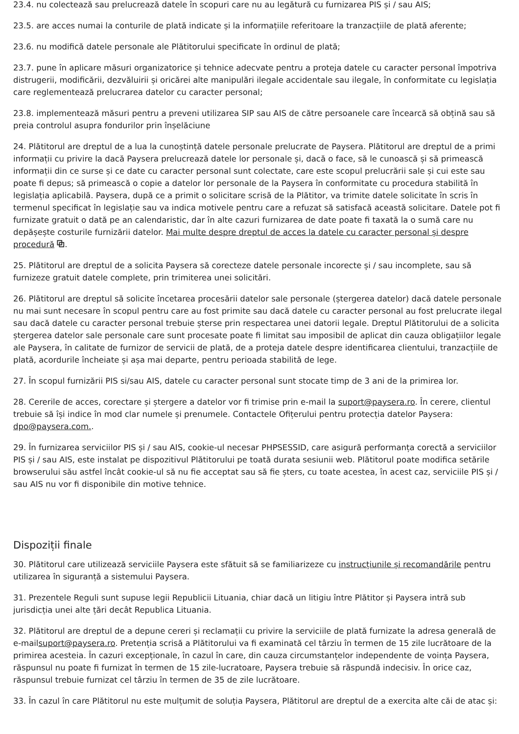23.4. nu colectează sau prelucrează datele în scopuri care nu au legătură cu furnizarea PIS și / sau AIS;
23.5. are acces numai la conturile de plată indicate și la informațiile referitoare la tranzacțiile de plată aferente;
23.6. nu modifică datele personale ale Plătitorului specificate în ordinul de plată;
23.7. pune în aplicare măsuri organizatorice și tehnice adecvate pentru a proteja datele cu caracter personal împotriva distrugerii, modificării, dezvăluirii și oricărei alte manipulări ilegale accidentale sau ilegale, în conformitate cu legislația care reglementează prelucrarea datelor cu caracter personal;
23.8. implementează măsuri pentru a preveni utilizarea SIP sau AIS de către persoanele care încearcă să obțină sau să preia controlul asupra fondurilor prin înșelăciune
24. Plătitorul are dreptul de a lua la cunoștință datele personale prelucrate de Paysera. Plătitorul are dreptul de a primi informații cu privire la dacă Paysera prelucrează datele lor personale și, dacă o face, să le cunoască și să primească informații din ce surse și ce date cu caracter personal sunt colectate, care este scopul prelucrării sale și cui este sau poate fi depus; să primească o copie a datelor lor personale de la Paysera în conformitate cu procedura stabilită în legislația aplicabilă. Paysera, după ce a primit o solicitare scrisă de la Plătitor, va trimite datele solicitate în scris în termenul specificat în legislație sau va indica motivele pentru care a refuzat să satisfacă această solicitare. Datele pot fi furnizate gratuit o dată pe an calendaristic, dar în alte cazuri furnizarea de date poate fi taxată la o sumă care nu depășește costurile furnizării datelor. Mai multe despre dreptul de acces la datele cu caracter personal și despre procedură ⧉.
25. Plătitorul are dreptul de a solicita Paysera să corecteze datele personale incorecte și / sau incomplete, sau să furnizeze gratuit datele complete, prin trimiterea unei solicitări.
26. Plătitorul are dreptul să solicite încetarea procesării datelor sale personale (ștergerea datelor) dacă datele personale nu mai sunt necesare în scopul pentru care au fost primite sau dacă datele cu caracter personal au fost prelucrate ilegal sau dacă datele cu caracter personal trebuie șterse prin respectarea unei datorii legale. Dreptul Plătitorului de a solicita ștergerea datelor sale personale care sunt procesate poate fi limitat sau imposibil de aplicat din cauza obligațiilor legale ale Paysera, în calitate de furnizor de servicii de plată, de a proteja datele despre identificarea clientului, tranzacțiile de plată, acordurile încheiate și așa mai departe, pentru perioada stabilită de lege.
27. În scopul furnizării PIS si/sau AIS, datele cu caracter personal sunt stocate timp de 3 ani de la primirea lor.
28. Cererile de acces, corectare și ștergere a datelor vor fi trimise prin e-mail la suport@paysera.ro. În cerere, clientul trebuie să își indice în mod clar numele și prenumele. Contactele Ofițerului pentru protecția datelor Paysera: dpo@paysera.com..
29. În furnizarea serviciilor PIS și / sau AIS, cookie-ul necesar PHPSESSID, care asigură performanța corectă a serviciilor PIS și / sau AIS, este instalat pe dispozitivul Plătitorului pe toată durata sesiunii web. Plătitorul poate modifica setările browserului său astfel încât cookie-ul să nu fie acceptat sau să fie șters, cu toate acestea, în acest caz, serviciile PIS și / sau AIS nu vor fi disponibile din motive tehnice.
Dispoziții finale
30. Plătitorul care utilizează serviciile Paysera este sfătuit să se familiarizeze cu instrucțiunile și recomandările pentru utilizarea în siguranță a sistemului Paysera.
31. Prezentele Reguli sunt supuse legii Republicii Lituania, chiar dacă un litigiu între Plătitor și Paysera intră sub jurisdicția unei alte țări decât Republica Lituania.
32. Plătitorul are dreptul de a depune cereri și reclamații cu privire la serviciile de plată furnizate la adresa generală de e-mailsuport@paysera.ro. Pretenția scrisă a Plătitorului va fi examinată cel târziu în termen de 15 zile lucrătoare de la primirea acesteia. În cazuri excepționale, în cazul în care, din cauza circumstanțelor independente de voința Paysera, răspunsul nu poate fi furnizat în termen de 15 zile-lucratoare, Paysera trebuie să răspundă indecisiv. În orice caz, răspunsul trebuie furnizat cel târziu în termen de 35 de zile lucrătoare.
33. În cazul în care Plătitorul nu este mulțumit de soluția Paysera, Plătitorul are dreptul de a exercita alte căi de atac și: